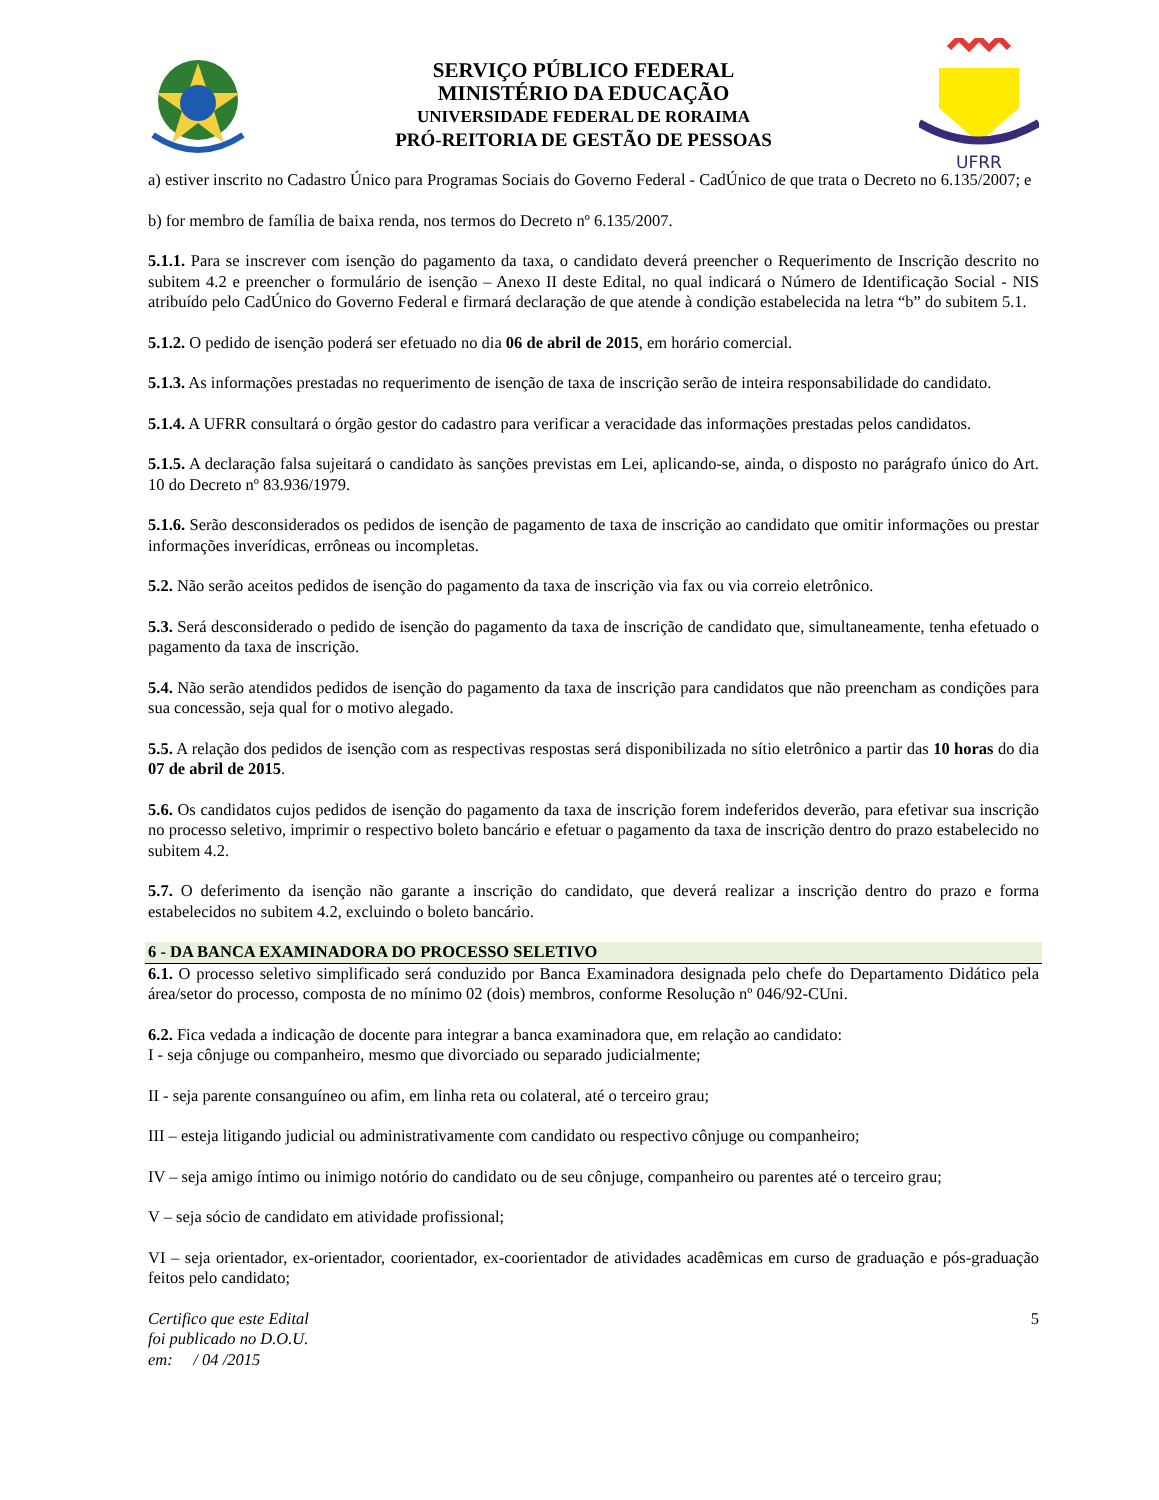SERVIÇO PÚBLICO FEDERAL
MINISTÉRIO DA EDUCAÇÃO
UNIVERSIDADE FEDERAL DE RORAIMA
PRÓ-REITORIA DE GESTÃO DE PESSOAS
UFRR
a) estiver inscrito no Cadastro Único para Programas Sociais do Governo Federal - CadÚnico de que trata o Decreto no 6.135/2007; e
b) for membro de família de baixa renda, nos termos do Decreto nº 6.135/2007.
5.1.1. Para se inscrever com isenção do pagamento da taxa, o candidato deverá preencher o Requerimento de Inscrição descrito no subitem 4.2 e preencher o formulário de isenção – Anexo II deste Edital, no qual indicará o Número de Identificação Social - NIS atribuído pelo CadÚnico do Governo Federal e firmará declaração de que atende à condição estabelecida na letra “b” do subitem 5.1.
5.1.2. O pedido de isenção poderá ser efetuado no dia 06 de abril de 2015, em horário comercial.
5.1.3. As informações prestadas no requerimento de isenção de taxa de inscrição serão de inteira responsabilidade do candidato.
5.1.4. A UFRR consultará o órgão gestor do cadastro para verificar a veracidade das informações prestadas pelos candidatos.
5.1.5. A declaração falsa sujeitará o candidato às sanções previstas em Lei, aplicando-se, ainda, o disposto no parágrafo único do Art. 10 do Decreto nº 83.936/1979.
5.1.6. Serão desconsiderados os pedidos de isenção de pagamento de taxa de inscrição ao candidato que omitir informações ou prestar informações inverídicas, errôneas ou incompletas.
5.2. Não serão aceitos pedidos de isenção do pagamento da taxa de inscrição via fax ou via correio eletrônico.
5.3. Será desconsiderado o pedido de isenção do pagamento da taxa de inscrição de candidato que, simultaneamente, tenha efetuado o pagamento da taxa de inscrição.
5.4. Não serão atendidos pedidos de isenção do pagamento da taxa de inscrição para candidatos que não preencham as condições para sua concessão, seja qual for o motivo alegado.
5.5. A relação dos pedidos de isenção com as respectivas respostas será disponibilizada no sítio eletrônico a partir das 10 horas do dia 07 de abril de 2015.
5.6. Os candidatos cujos pedidos de isenção do pagamento da taxa de inscrição forem indeferidos deverão, para efetivar sua inscrição no processo seletivo, imprimir o respectivo boleto bancário e efetuar o pagamento da taxa de inscrição dentro do prazo estabelecido no subitem 4.2.
5.7. O deferimento da isenção não garante a inscrição do candidato, que deverá realizar a inscrição dentro do prazo e forma estabelecidos no subitem 4.2, excluindo o boleto bancário.
6 - DA BANCA EXAMINADORA DO PROCESSO SELETIVO
6.1. O processo seletivo simplificado será conduzido por Banca Examinadora designada pelo chefe do Departamento Didático pela área/setor do processo, composta de no mínimo 02 (dois) membros, conforme Resolução nº 046/92-CUni.
6.2. Fica vedada a indicação de docente para integrar a banca examinadora que, em relação ao candidato:
I - seja cônjuge ou companheiro, mesmo que divorciado ou separado judicialmente;
II - seja parente consanguíneo ou afim, em linha reta ou colateral, até o terceiro grau;
III – esteja litigando judicial ou administrativamente com candidato ou respectivo cônjuge ou companheiro;
IV – seja amigo íntimo ou inimigo notório do candidato ou de seu cônjuge, companheiro ou parentes até o terceiro grau;
V – seja sócio de candidato em atividade profissional;
VI – seja orientador, ex-orientador, coorientador, ex-coorientador de atividades acadêmicas em curso de graduação e pós-graduação feitos pelo candidato;
Certifico que este Edital
foi publicado no D.O.U.
em: / 04 /2015
5